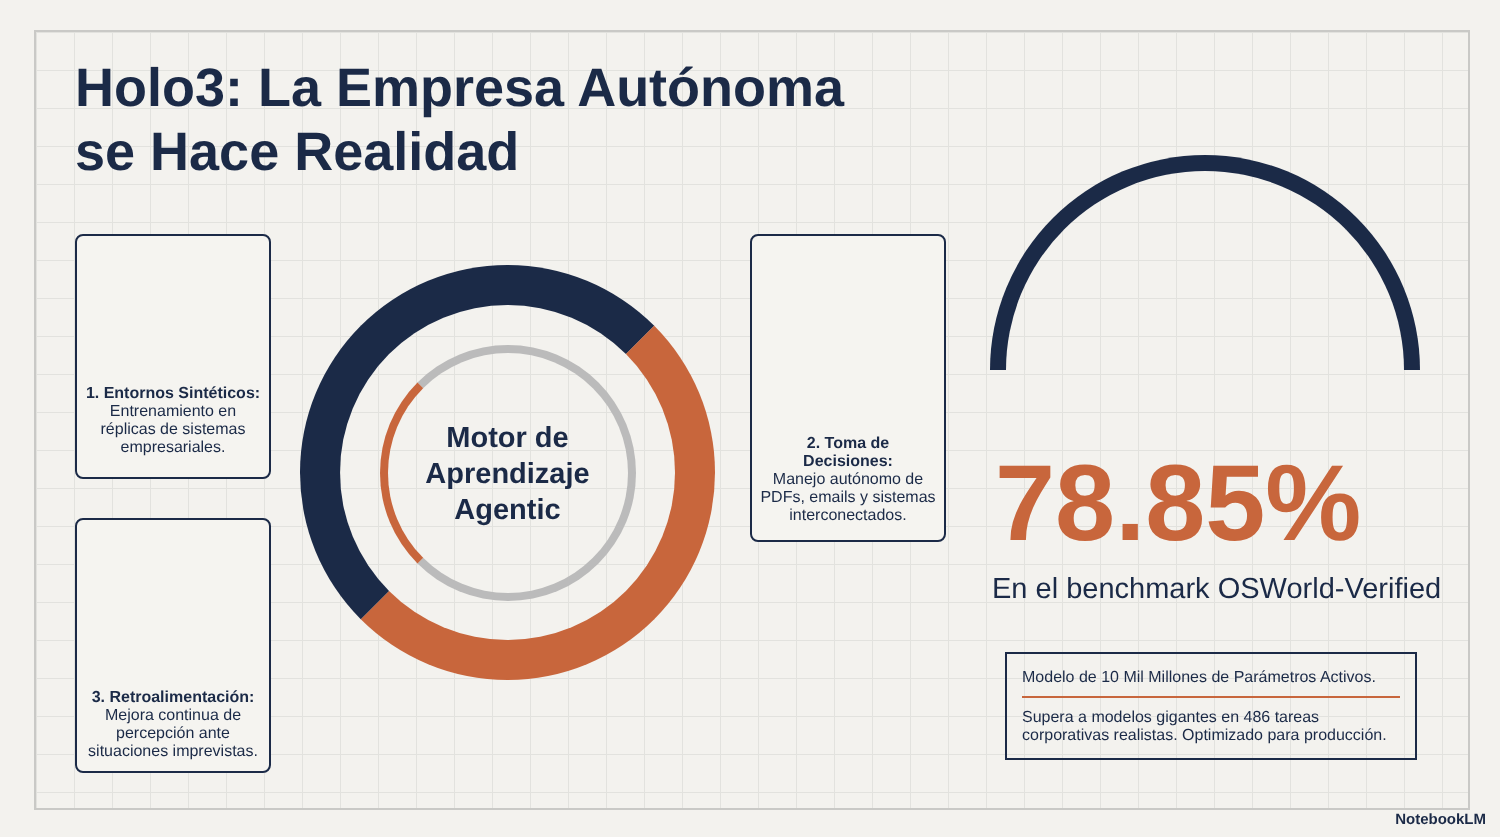Holo3: La Empresa Autónoma
se Hace Realidad
1. Entornos Sintéticos:
Entrenamiento en réplicas de sistemas empresariales.
Motor de
Aprendizaje
Agentic
2. Toma de Decisiones:
Manejo autónomo de PDFs, emails y sistemas interconectados.
3. Retroalimentación:
Mejora continua de percepción ante situaciones imprevistas.
78.85%
En el benchmark OSWorld-Verified
Modelo de 10 Mil Millones de Parámetros Activos.
Supera a modelos gigantes en 486 tareas corporativas realistas. Optimizado para producción.
NotebookLM